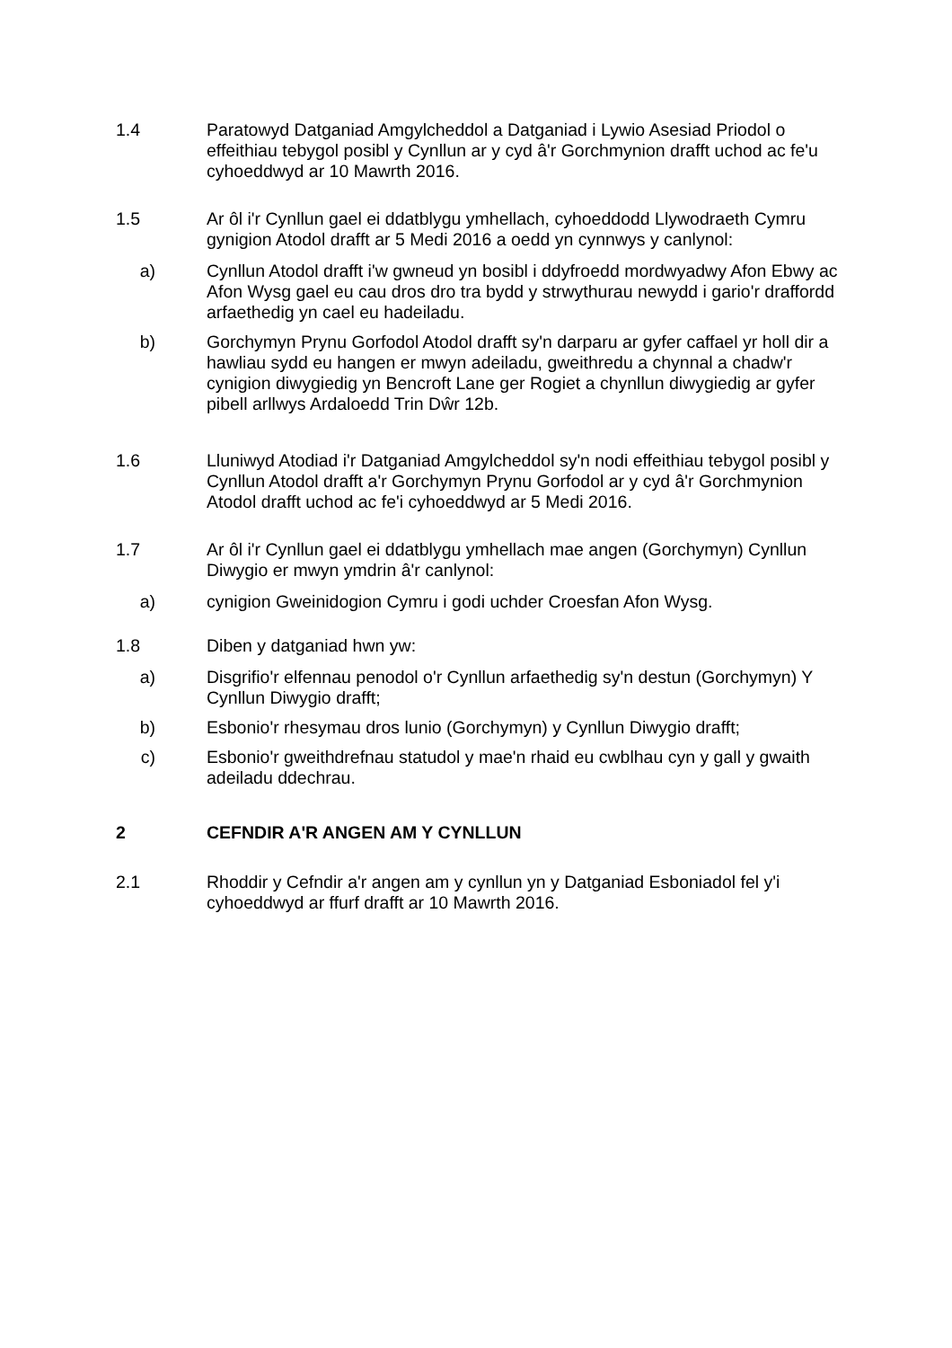1.4 Paratowyd Datganiad Amgylcheddol a Datganiad i Lywio Asesiad Priodol o effeithiau tebygol posibl y Cynllun ar y cyd â'r Gorchmynion drafft uchod ac fe'u cyhoeddwyd ar 10 Mawrth 2016.
1.5 Ar ôl i'r Cynllun gael ei ddatblygu ymhellach, cyhoeddodd Llywodraeth Cymru gynigion Atodol drafft ar 5 Medi 2016 a oedd yn cynnwys y canlynol:
a) Cynllun Atodol drafft i'w gwneud yn bosibl i ddyfroedd mordwyadwy Afon Ebwy ac Afon Wysg gael eu cau dros dro tra bydd y strwythurau newydd i gario'r draffordd arfaethedig yn cael eu hadeiladu.
b) Gorchymyn Prynu Gorfodol Atodol drafft sy'n darparu ar gyfer caffael yr holl dir a hawliau sydd eu hangen er mwyn adeiladu, gweithredu a chynnal a chadw'r cynigion diwygiedig yn Bencroft Lane ger Rogiet a chynllun diwygiedig ar gyfer pibell arllwys Ardaloedd Trin Dŵr 12b.
1.6 Lluniwyd Atodiad i'r Datganiad Amgylcheddol sy'n nodi effeithiau tebygol posibl y Cynllun Atodol drafft a'r Gorchymyn Prynu Gorfodol ar y cyd â'r Gorchmynion Atodol drafft uchod ac fe'i cyhoeddwyd ar 5 Medi 2016.
1.7 Ar ôl i'r Cynllun gael ei ddatblygu ymhellach mae angen (Gorchymyn) Cynllun Diwygio er mwyn ymdrin â'r canlynol:
a) cynigion Gweinidogion Cymru i godi uchder Croesfan Afon Wysg.
1.8 Diben y datganiad hwn yw:
a) Disgrifio'r elfennau penodol o'r Cynllun arfaethedig sy'n destun (Gorchymyn) Y Cynllun Diwygio drafft;
b) Esbonio'r rhesymau dros lunio (Gorchymyn) y Cynllun Diwygio drafft;
c) Esbonio'r gweithdrefnau statudol y mae'n rhaid eu cwblhau cyn y gall y gwaith adeiladu ddechrau.
2 CEFNDIR A'R ANGEN AM Y CYNLLUN
2.1 Rhoddir y Cefndir a'r angen am y cynllun yn y Datganiad Esboniadol fel y'i cyhoeddwyd ar ffurf drafft ar 10 Mawrth 2016.